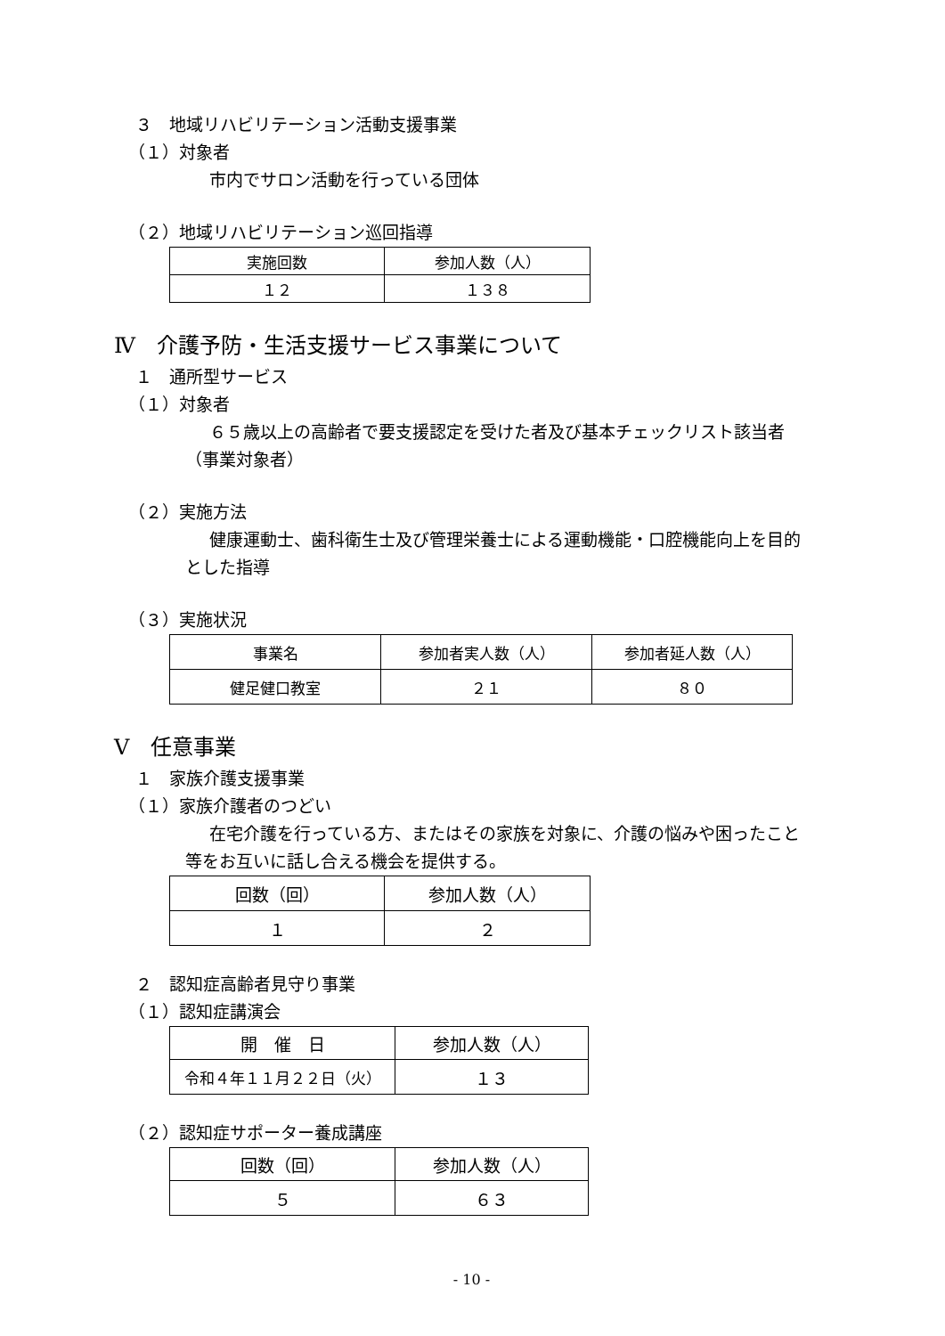３　地域リハビリテーション活動支援事業
（１）対象者
市内でサロン活動を行っている団体
（２）地域リハビリテーション巡回指導
| 実施回数 | 参加人数（人） |
| --- | --- |
| １２ | １３８ |
Ⅳ　介護予防・生活支援サービス事業について
１　通所型サービス
（１）対象者
６５歳以上の高齢者で要支援認定を受けた者及び基本チェックリスト該当者
（事業対象者）
（２）実施方法
健康運動士、歯科衛生士及び管理栄養士による運動機能・口腔機能向上を目的
とした指導
（３）実施状況
| 事業名 | 参加者実人数（人） | 参加者延人数（人） |
| --- | --- | --- |
| 健足健口教室 | ２１ | ８０ |
Ⅴ　任意事業
１　家族介護支援事業
（１）家族介護者のつどい
在宅介護を行っている方、またはその家族を対象に、介護の悩みや困ったこと
等をお互いに話し合える機会を提供する。
| 回数（回） | 参加人数（人） |
| --- | --- |
| １ | ２ |
２　認知症高齢者見守り事業
（１）認知症講演会
| 開 催 日 | 参加人数（人） |
| --- | --- |
| 令和４年１１月２２日（火） | １３ |
（２）認知症サポーター養成講座
| 回数（回） | 参加人数（人） |
| --- | --- |
| ５ | ６３ |
- 10 -